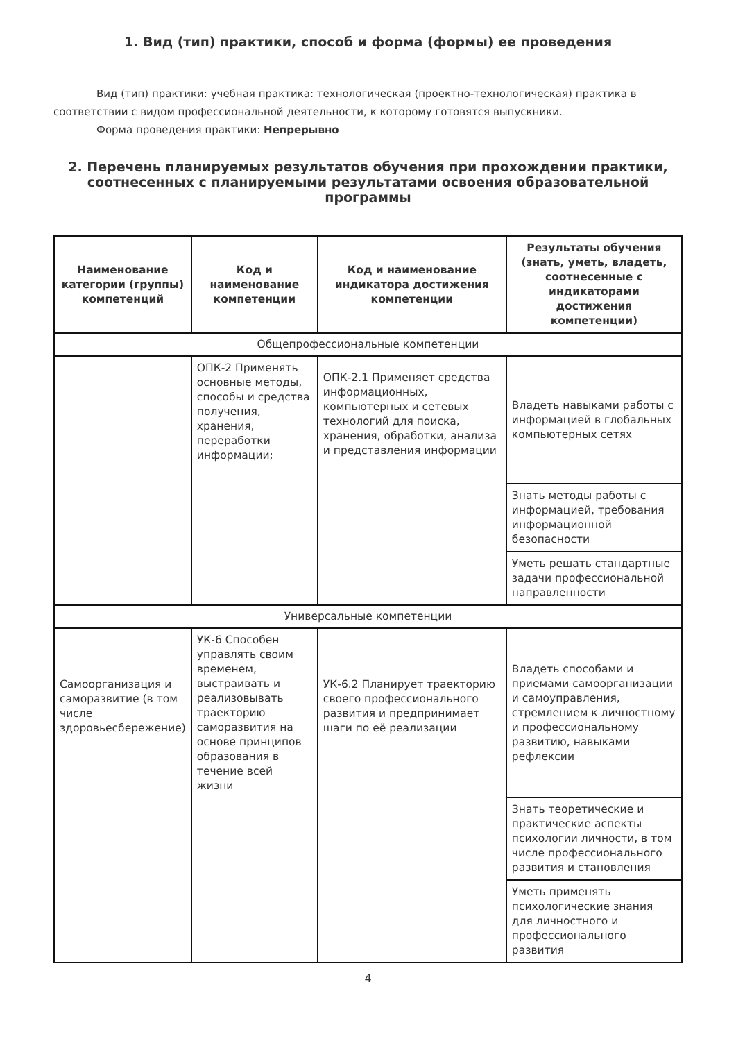1. Вид (тип) практики, способ и форма (формы) ее проведения
Вид (тип) практики: учебная практика: технологическая (проектно-технологическая) практика в соответствии с видом профессиональной деятельности, к которому готовятся выпускники.
Форма проведения практики: Непрерывно
2. Перечень планируемых результатов обучения при прохождении практики, соотнесенных с планируемыми результатами освоения образовательной программы
| Наименование категории (группы) компетенций | Код и наименование компетенции | Код и наименование индикатора достижения компетенции | Результаты обучения (знать, уметь, владеть, соотнесенные с индикаторами достижения компетенции) |
| --- | --- | --- | --- |
| Общепрофессиональные компетенции | | | |
| | ОПК-2 Применять основные методы, способы и средства получения, хранения, переработки информации; | ОПК-2.1 Применяет средства информационных, компьютерных и сетевых технологий для поиска, хранения, обработки, анализа и представления информации | Владеть навыками работы с информацией в глобальных компьютерных сетях |
| | | | Знать методы работы с информацией, требования информационной безопасности |
| | | | Уметь решать стандартные задачи профессиональной направленности |
| Универсальные компетенции | | | |
| Самоорганизация и саморазвитие (в том числе здоровьесбережение) | УК-6 Способен управлять своим временем, выстраивать и реализовывать траекторию саморазвития на основе принципов образования в течение всей жизни | УК-6.2 Планирует траекторию своего профессионального развития и предпринимает шаги по её реализации | Владеть способами и приемами самоорганизации и самоуправления, стремлением к личностному и профессиональному развитию, навыками рефлексии |
| | | | Знать теоретические и практические аспекты психологии личности, в том числе профессионального развития и становления |
| | | | Уметь применять психологические знания для личностного и профессионального развития |
4